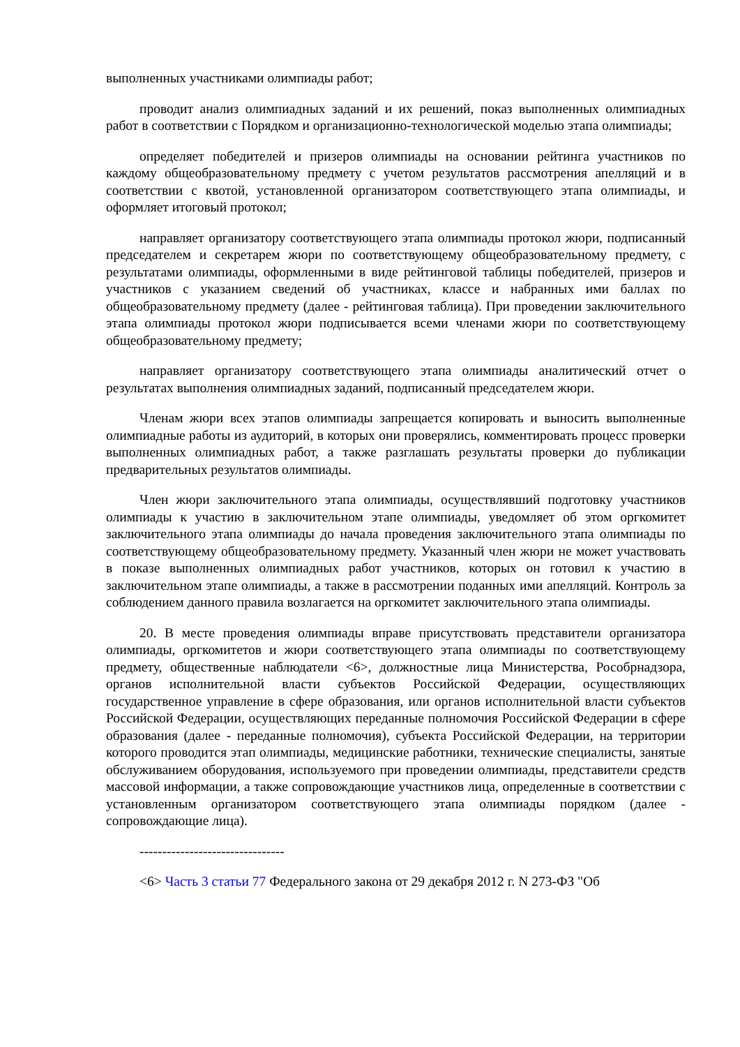выполненных участниками олимпиады работ;
проводит анализ олимпиадных заданий и их решений, показ выполненных олимпиадных работ в соответствии с Порядком и организационно-технологической моделью этапа олимпиады;
определяет победителей и призеров олимпиады на основании рейтинга участников по каждому общеобразовательному предмету с учетом результатов рассмотрения апелляций и в соответствии с квотой, установленной организатором соответствующего этапа олимпиады, и оформляет итоговый протокол;
направляет организатору соответствующего этапа олимпиады протокол жюри, подписанный председателем и секретарем жюри по соответствующему общеобразовательному предмету, с результатами олимпиады, оформленными в виде рейтинговой таблицы победителей, призеров и участников с указанием сведений об участниках, классе и набранных ими баллах по общеобразовательному предмету (далее - рейтинговая таблица). При проведении заключительного этапа олимпиады протокол жюри подписывается всеми членами жюри по соответствующему общеобразовательному предмету;
направляет организатору соответствующего этапа олимпиады аналитический отчет о результатах выполнения олимпиадных заданий, подписанный председателем жюри.
Членам жюри всех этапов олимпиады запрещается копировать и выносить выполненные олимпиадные работы из аудиторий, в которых они проверялись, комментировать процесс проверки выполненных олимпиадных работ, а также разглашать результаты проверки до публикации предварительных результатов олимпиады.
Член жюри заключительного этапа олимпиады, осуществлявший подготовку участников олимпиады к участию в заключительном этапе олимпиады, уведомляет об этом оргкомитет заключительного этапа олимпиады до начала проведения заключительного этапа олимпиады по соответствующему общеобразовательному предмету. Указанный член жюри не может участвовать в показе выполненных олимпиадных работ участников, которых он готовил к участию в заключительном этапе олимпиады, а также в рассмотрении поданных ими апелляций. Контроль за соблюдением данного правила возлагается на оргкомитет заключительного этапа олимпиады.
20. В месте проведения олимпиады вправе присутствовать представители организатора олимпиады, оргкомитетов и жюри соответствующего этапа олимпиады по соответствующему предмету, общественные наблюдатели <6>, должностные лица Министерства, Рособрнадзора, органов исполнительной власти субъектов Российской Федерации, осуществляющих государственное управление в сфере образования, или органов исполнительной власти субъектов Российской Федерации, осуществляющих переданные полномочия Российской Федерации в сфере образования (далее - переданные полномочия), субъекта Российской Федерации, на территории которого проводится этап олимпиады, медицинские работники, технические специалисты, занятые обслуживанием оборудования, используемого при проведении олимпиады, представители средств массовой информации, а также сопровождающие участников лица, определенные в соответствии с установленным организатором соответствующего этапа олимпиады порядком (далее - сопровождающие лица).
--------------------------------
<6> Часть 3 статьи 77 Федерального закона от 29 декабря 2012 г. N 273-ФЗ "Об